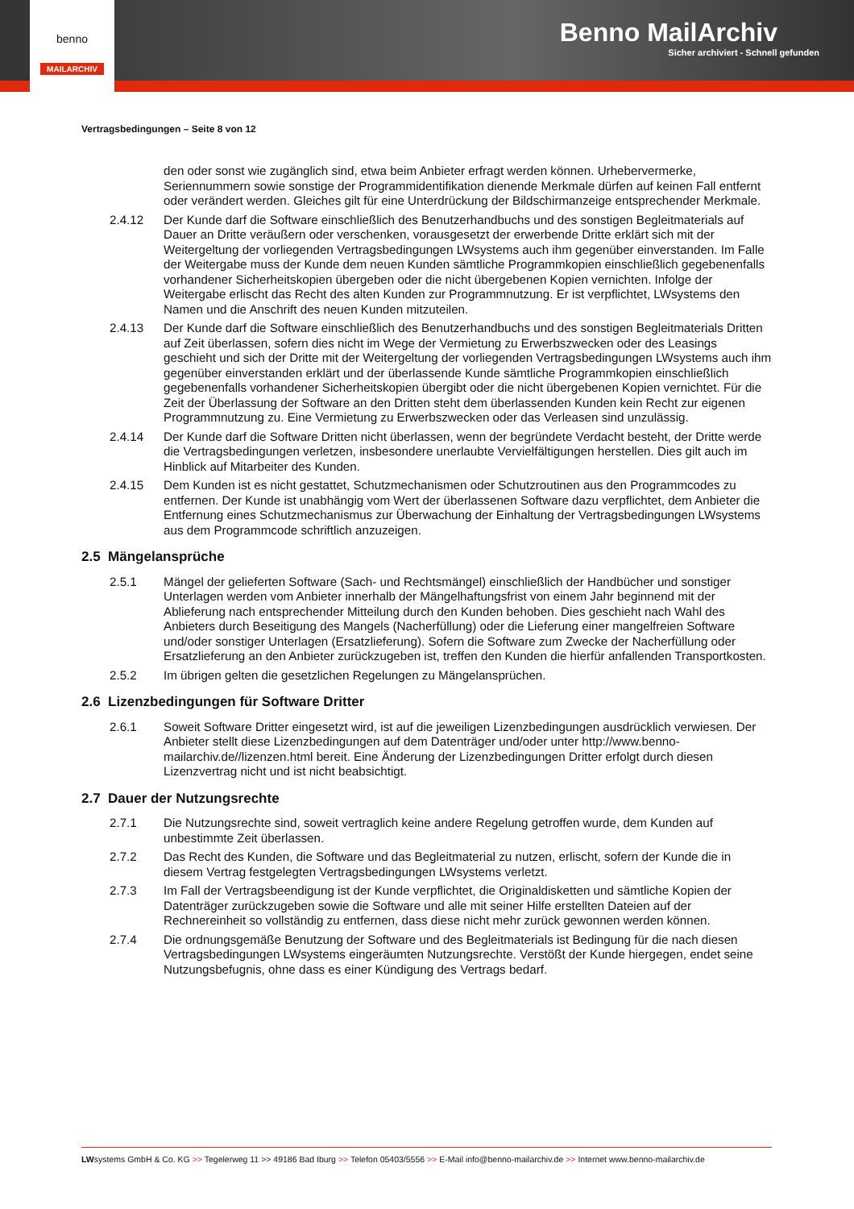Benno MailArchiv
Sicher archiviert - Schnell gefunden
benno
MAILARCHIV
Vertragsbedingungen – Seite 8 von 12
den oder sonst wie zugänglich sind, etwa beim Anbieter erfragt werden können. Urhebervermerke, Seriennummern sowie sonstige der Programmidentifikation dienende Merkmale dürfen auf keinen Fall entfernt oder verändert werden. Gleiches gilt für eine Unterdrückung der Bildschirmanzeige entsprechender Merkmale.
2.4.12 Der Kunde darf die Software einschließlich des Benutzerhandbuchs und des sonstigen Begleitmaterials auf Dauer an Dritte veräußern oder verschenken, vorausgesetzt der erwerbende Dritte erklärt sich mit der Weitergeltung der vorliegenden Vertragsbedingungen LWsystems auch ihm gegenüber einverstanden. Im Falle der Weitergabe muss der Kunde dem neuen Kunden sämtliche Programmkopien einschließlich gegebenenfalls vorhandener Sicherheitskopien übergeben oder die nicht übergebenen Kopien vernichten. Infolge der Weitergabe erlischt das Recht des alten Kunden zur Programmnutzung. Er ist verpflichtet, LWsystems den Namen und die Anschrift des neuen Kunden mitzuteilen.
2.4.13 Der Kunde darf die Software einschließlich des Benutzerhandbuchs und des sonstigen Begleitmaterials Dritten auf Zeit überlassen, sofern dies nicht im Wege der Vermietung zu Erwerbszwecken oder des Leasings geschieht und sich der Dritte mit der Weitergeltung der vorliegenden Vertragsbedingungen LWsystems auch ihm gegenüber einverstanden erklärt und der überlassende Kunde sämtliche Programmkopien einschließlich gegebenenfalls vorhandener Sicherheitskopien übergibt oder die nicht übergebenen Kopien vernichtet. Für die Zeit der Überlassung der Software an den Dritten steht dem überlassenden Kunden kein Recht zur eigenen Programmnutzung zu. Eine Vermietung zu Erwerbszwecken oder das Verleasen sind unzulässig.
2.4.14 Der Kunde darf die Software Dritten nicht überlassen, wenn der begründete Verdacht besteht, der Dritte werde die Vertragsbedingungen verletzen, insbesondere unerlaubte Vervielfältigungen herstellen. Dies gilt auch im Hinblick auf Mitarbeiter des Kunden.
2.4.15 Dem Kunden ist es nicht gestattet, Schutzmechanismen oder Schutzroutinen aus den Programmcodes zu entfernen. Der Kunde ist unabhängig vom Wert der überlassenen Software dazu verpflichtet, dem Anbieter die Entfernung eines Schutzmechanismus zur Überwachung der Einhaltung der Vertragsbedingungen LWsystems aus dem Programmcode schriftlich anzuzeigen.
2.5 Mängelansprüche
2.5.1 Mängel der gelieferten Software (Sach- und Rechtsmängel) einschließlich der Handbücher und sonstiger Unterlagen werden vom Anbieter innerhalb der Mängelhaftungsfrist von einem Jahr beginnend mit der Ablieferung nach entsprechender Mitteilung durch den Kunden behoben. Dies geschieht nach Wahl des Anbieters durch Beseitigung des Mangels (Nacherfüllung) oder die Lieferung einer mangelfreien Software und/oder sonstiger Unterlagen (Ersatzlieferung). Sofern die Software zum Zwecke der Nacherfüllung oder Ersatzlieferung an den Anbieter zurückzugeben ist, treffen den Kunden die hierfür anfallenden Transportkosten.
2.5.2 Im übrigen gelten die gesetzlichen Regelungen zu Mängelansprüchen.
2.6 Lizenzbedingungen für Software Dritter
2.6.1 Soweit Software Dritter eingesetzt wird, ist auf die jeweiligen Lizenzbedingungen ausdrücklich verwiesen. Der Anbieter stellt diese Lizenzbedingungen auf dem Datenträger und/oder unter http://www.benno-mailarchiv.de//lizenzen.html bereit. Eine Änderung der Lizenzbedingungen Dritter erfolgt durch diesen Lizenzvertrag nicht und ist nicht beabsichtigt.
2.7 Dauer der Nutzungsrechte
2.7.1 Die Nutzungsrechte sind, soweit vertraglich keine andere Regelung getroffen wurde, dem Kunden auf unbestimmte Zeit überlassen.
2.7.2 Das Recht des Kunden, die Software und das Begleitmaterial zu nutzen, erlischt, sofern der Kunde die in diesem Vertrag festgelegten Vertragsbedingungen LWsystems verletzt.
2.7.3 Im Fall der Vertragsbeendigung ist der Kunde verpflichtet, die Originaldisketten und sämtliche Kopien der Datenträger zurückzugeben sowie die Software und alle mit seiner Hilfe erstellten Dateien auf der Rechnereinheit so vollständig zu entfernen, dass diese nicht mehr zurück gewonnen werden können.
2.7.4 Die ordnungsgemäße Benutzung der Software und des Begleitmaterials ist Bedingung für die nach diesen Vertragsbedingungen LWsystems eingeräumten Nutzungsrechte. Verstößt der Kunde hiergegen, endet seine Nutzungsbefugnis, ohne dass es einer Kündigung des Vertrags bedarf.
LWsystems GmbH & Co. KG >> Tegelerweg 11 >> 49186 Bad Iburg >> Telefon 05403/5556 >> E-Mail info@benno-mailarchiv.de >> Internet www.benno-mailarchiv.de